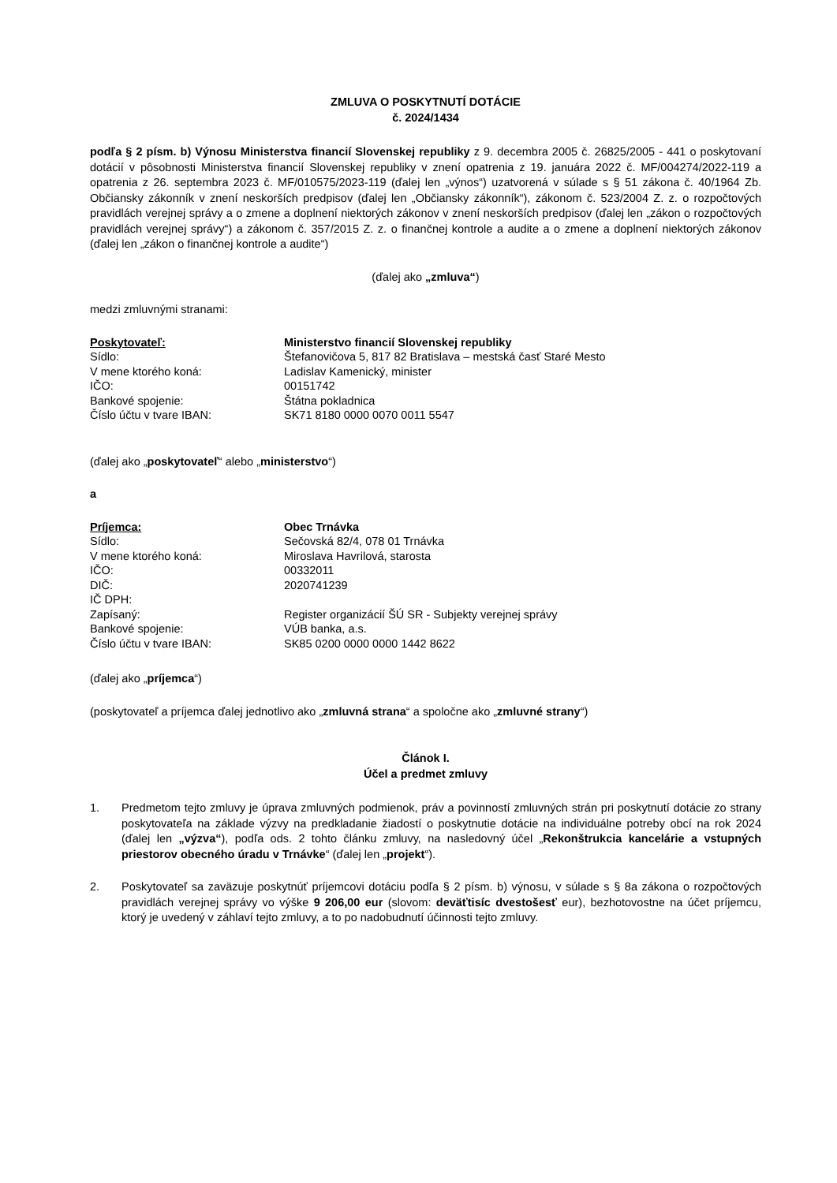ZMLUVA O POSKYTNUTÍ DOTÁCIE
č. 2024/1434
podľa § 2 písm. b) Výnosu Ministerstva financií Slovenskej republiky z 9. decembra 2005 č. 26825/2005 - 441 o poskytovaní dotácií v pôsobnosti Ministerstva financií Slovenskej republiky v znení opatrenia z 19. januára 2022 č. MF/004274/2022-119 a opatrenia z 26. septembra 2023 č. MF/010575/2023-119 (ďalej len „výnos“) uzatvorená v súlade s § 51 zákona č. 40/1964 Zb. Občiansky zákonník v znení neskorších predpisov (ďalej len „Občiansky zákonník“), zákonom č. 523/2004 Z. z. o rozpočtových pravidlách verejnej správy a o zmene a doplnení niektorých zákonov v znení neskorších predpisov (ďalej len „zákon o rozpočtových pravidlách verejnej správy“) a zákonom č. 357/2015 Z. z. o finančnej kontrole a audite a o zmene a doplnení niektorých zákonov (ďalej len „zákon o finančnej kontrole a audite“)
(ďalej ako „zmluva“)
medzi zmluvnými stranami:
| Poskytovateľ: | Ministerstvo financií Slovenskej republiky |
| Sídlo: | Štefanovičova 5, 817 82 Bratislava – mestská časť Staré Mesto |
| V mene ktorého koná: | Ladislav Kamenický, minister |
| IČO: | 00151742 |
| Bankové spojenie: | Štátna pokladnica |
| Číslo účtu v tvare IBAN: | SK71 8180 0000 0070 0011 5547 |
(ďalej ako „poskytovateľ“ alebo „ministerstvo“)
a
| Príjemca: | Obec Trnávka |
| Sídlo: | Sečovská 82/4, 078 01 Trnávka |
| V mene ktorého koná: | Miroslava Havrilová, starosta |
| IČO: | 00332011 |
| DIČ: | 2020741239 |
| IČ DPH: | |
| Zapísaný: | Register organizácií ŠÚ SR - Subjekty verejnej správy |
| Bankové spojenie: | VÚB banka, a.s. |
| Číslo účtu v tvare IBAN: | SK85 0200 0000 0000 1442 8622 |
(ďalej ako „príjemca“)
(poskytovateľ a príjemca ďalej jednotlivo ako „zmluvná strana“ a spoločne ako „zmluvné strany“)
Článok I.
Účel a predmet zmluvy
1. Predmetom tejto zmluvy je úprava zmluvných podmienok, práv a povinností zmluvných strán pri poskytnutí dotácie zo strany poskytovateľa na základe výzvy na predkladanie žiadostí o poskytnutie dotácie na individuálne potreby obcí na rok 2024 (ďalej len „výzva“), podľa ods. 2 tohto článku zmluvy, na nasledovný účel „Rekonštrukcia kancelárie a vstupných priestorov obecného úradu v Trnávke“ (ďalej len „projekt“).
2. Poskytovateľ sa zaväzuje poskytnúť príjemcovi dotáciu podľa § 2 písm. b) výnosu, v súlade s § 8a zákona o rozpočtových pravidlách verejnej správy vo výške 9 206,00 eur (slovom: deväťtisíc dvestošesť eur), bezhotovostne na účet príjemcu, ktorý je uvedený v záhlaví tejto zmluvy, a to po nadobudnutí účinnosti tejto zmluvy.